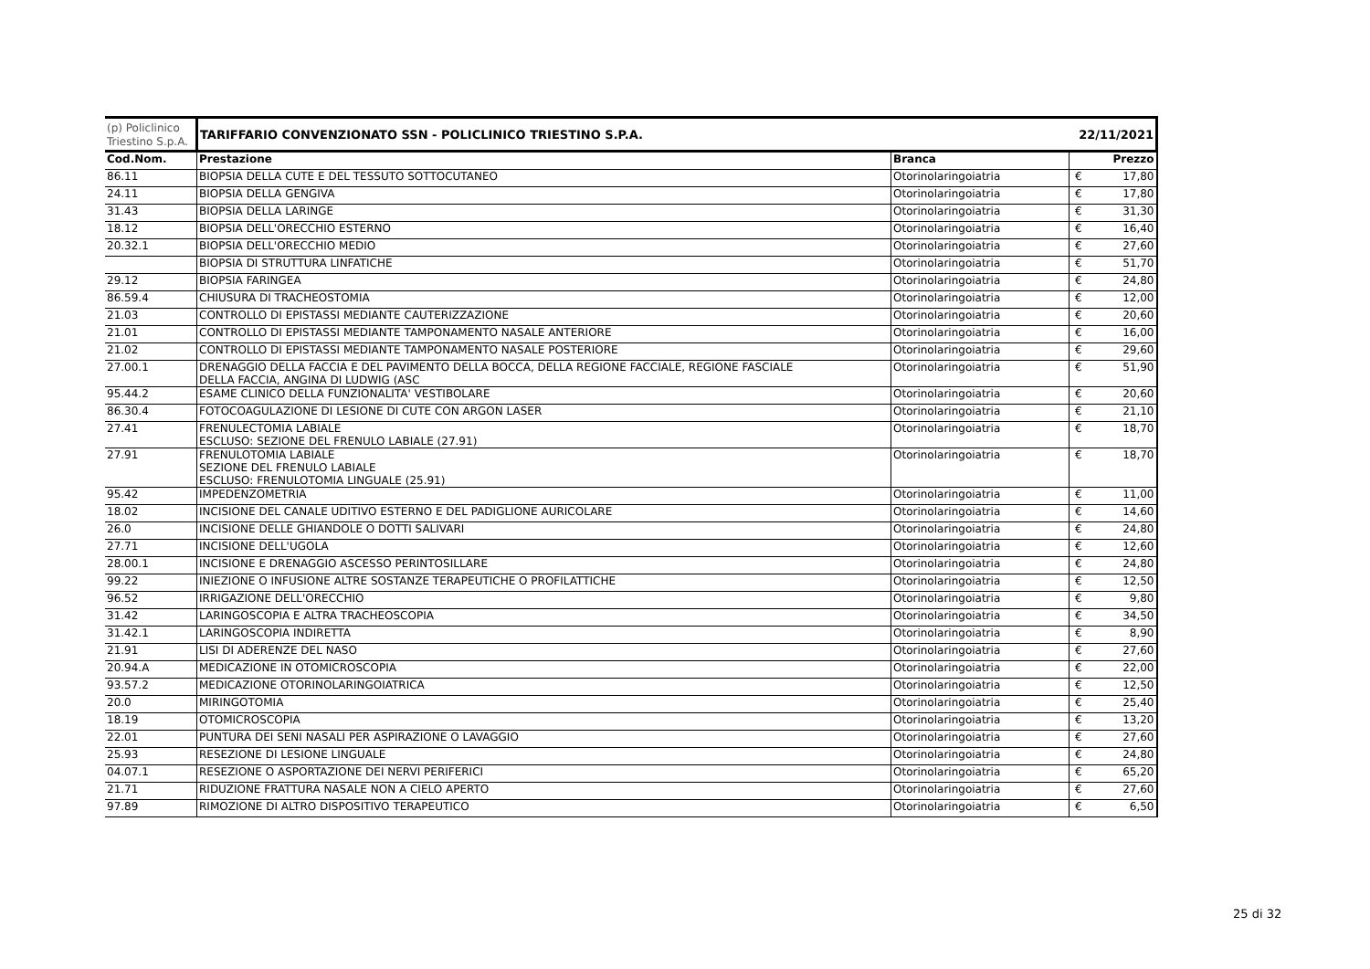| (p) Policlinico Triestino S.p.A. | TARIFFARIO CONVENZIONATO SSN - POLICLINICO TRIESTINO S.P.A. | | 22/11/2021 | |
| Cod.Nom. | Prestazione | Branca | | Prezzo |
| 86.11 | BIOPSIA DELLA CUTE E DEL TESSUTO SOTTOCUTANEO | Otorinolaringoiatria | € | 17,80 |
| 24.11 | BIOPSIA DELLA GENGIVA | Otorinolaringoiatria | € | 17,80 |
| 31.43 | BIOPSIA DELLA LARINGE | Otorinolaringoiatria | € | 31,30 |
| 18.12 | BIOPSIA DELL'ORECCHIO ESTERNO | Otorinolaringoiatria | € | 16,40 |
| 20.32.1 | BIOPSIA DELL'ORECCHIO MEDIO | Otorinolaringoiatria | € | 27,60 |
| | BIOPSIA DI STRUTTURA LINFATICHE | Otorinolaringoiatria | € | 51,70 |
| 29.12 | BIOPSIA FARINGEA | Otorinolaringoiatria | € | 24,80 |
| 86.59.4 | CHIUSURA DI TRACHEOSTOMIA | Otorinolaringoiatria | € | 12,00 |
| 21.03 | CONTROLLO DI EPISTASSI MEDIANTE CAUTERIZZAZIONE | Otorinolaringoiatria | € | 20,60 |
| 21.01 | CONTROLLO DI EPISTASSI MEDIANTE TAMPONAMENTO NASALE ANTERIORE | Otorinolaringoiatria | € | 16,00 |
| 21.02 | CONTROLLO DI EPISTASSI MEDIANTE TAMPONAMENTO NASALE POSTERIORE | Otorinolaringoiatria | € | 29,60 |
| 27.00.1 | DRENAGGIO DELLA FACCIA E DEL PAVIMENTO DELLA BOCCA, DELLA REGIONE FACCIALE, REGIONE FASCIALE DELLA FACCIA, ANGINA DI LUDWIG (ASC | Otorinolaringoiatria | € | 51,90 |
| 95.44.2 | ESAME CLINICO DELLA FUNZIONALITA' VESTIBOLARE | Otorinolaringoiatria | € | 20,60 |
| 86.30.4 | FOTOCOAGULAZIONE DI LESIONE DI CUTE CON ARGON LASER | Otorinolaringoiatria | € | 21,10 |
| 27.41 | FRENULECTOMIA LABIALE ESCLUSO: SEZIONE DEL FRENULO LABIALE (27.91) | Otorinolaringoiatria | € | 18,70 |
| 27.91 | FRENULOTOMIA LABIALE SEZIONE DEL FRENULO LABIALE ESCLUSO: FRENULOTOMIA LINGUALE (25.91) | Otorinolaringoiatria | € | 18,70 |
| 95.42 | IMPEDENZOMETRIA | Otorinolaringoiatria | € | 11,00 |
| 18.02 | INCISIONE DEL CANALE UDITIVO ESTERNO E DEL PADIGLIONE AURICOLARE | Otorinolaringoiatria | € | 14,60 |
| 26.0 | INCISIONE DELLE GHIANDOLE O DOTTI SALIVARI | Otorinolaringoiatria | € | 24,80 |
| 27.71 | INCISIONE DELL'UGOLA | Otorinolaringoiatria | € | 12,60 |
| 28.00.1 | INCISIONE E DRENAGGIO ASCESSO PERINTOSILLARE | Otorinolaringoiatria | € | 24,80 |
| 99.22 | INIEZIONE O INFUSIONE ALTRE SOSTANZE TERAPEUTICHE O PROFILATTICHE | Otorinolaringoiatria | € | 12,50 |
| 96.52 | IRRIGAZIONE DELL'ORECCHIO | Otorinolaringoiatria | € | 9,80 |
| 31.42 | LARINGOSCOPIA E ALTRA TRACHEOSCOPIA | Otorinolaringoiatria | € | 34,50 |
| 31.42.1 | LARINGOSCOPIA INDIRETTA | Otorinolaringoiatria | € | 8,90 |
| 21.91 | LISI DI ADERENZE DEL NASO | Otorinolaringoiatria | € | 27,60 |
| 20.94.A | MEDICAZIONE IN OTOMICROSCOPIA | Otorinolaringoiatria | € | 22,00 |
| 93.57.2 | MEDICAZIONE OTORINOLARINGOIATRICA | Otorinolaringoiatria | € | 12,50 |
| 20.0 | MIRINGOTOMIA | Otorinolaringoiatria | € | 25,40 |
| 18.19 | OTOMICROSCOPIA | Otorinolaringoiatria | € | 13,20 |
| 22.01 | PUNTURA DEI SENI NASALI PER ASPIRAZIONE O LAVAGGIO | Otorinolaringoiatria | € | 27,60 |
| 25.93 | RESEZIONE DI LESIONE LINGUALE | Otorinolaringoiatria | € | 24,80 |
| 04.07.1 | RESEZIONE O ASPORTAZIONE DEI NERVI PERIFERICI | Otorinolaringoiatria | € | 65,20 |
| 21.71 | RIDUZIONE FRATTURA NASALE NON A CIELO APERTO | Otorinolaringoiatria | € | 27,60 |
| 97.89 | RIMOZIONE DI ALTRO DISPOSITIVO TERAPEUTICO | Otorinolaringoiatria | € | 6,50 |
25 di 32